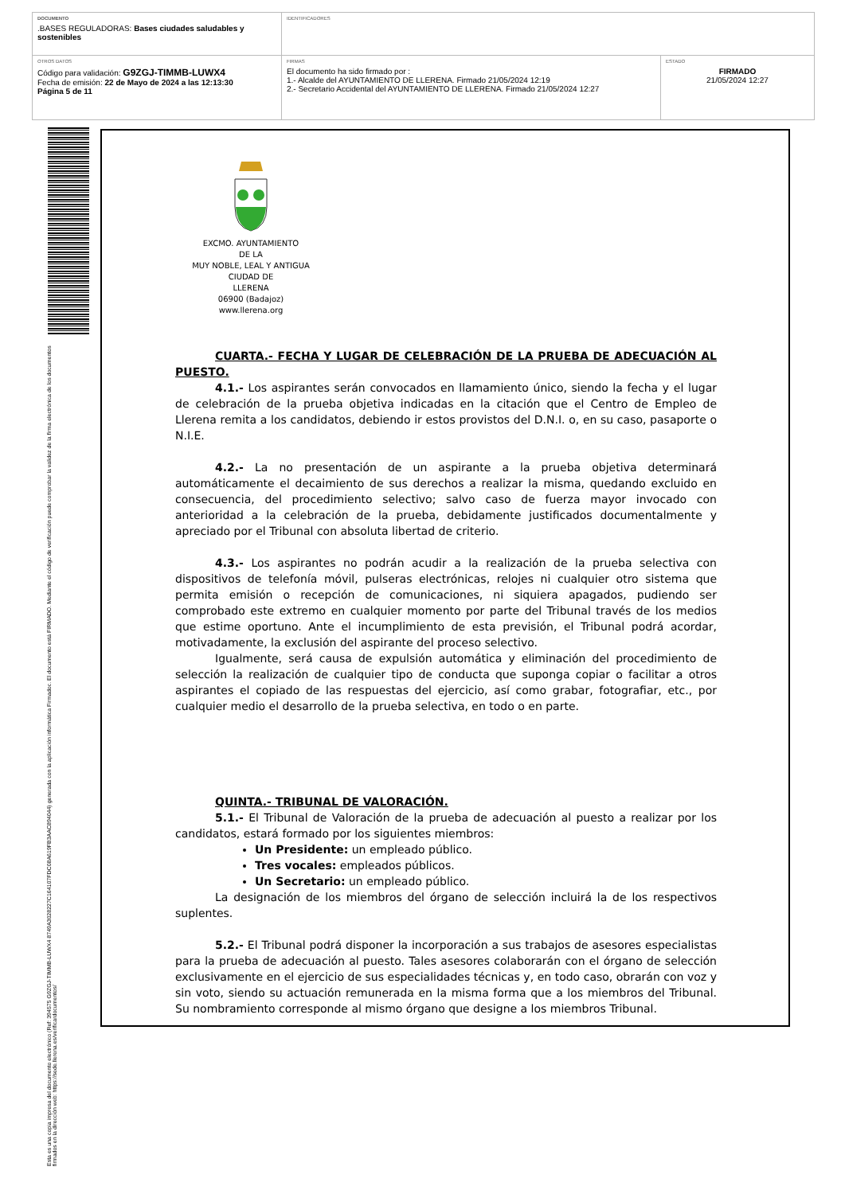| DOCUMENTO .BASES REGULADORAS: Bases ciudades saludables y sostenibles | IDENTIFICADORES | |
| OTROS DATOS Código para validación: G9ZGJ-TIMMB-LUWX4 Fecha de emisión: 22 de Mayo de 2024 a las 12:13:30 Página 5 de 11 | FIRMAS El documento ha sido firmado por : 1.- Alcalde del AYUNTAMIENTO DE LLERENA. Firmado 21/05/2024 12:19 2.- Secretario Accidental del AYUNTAMIENTO DE LLERENA. Firmado 21/05/2024 12:27 | ESTADO FIRMADO 21/05/2024 12:27 |
Esta es una copia impresa del documento electrónico (Ref: 394575 G9ZGJ-TIMMB-LUWX4 8749A302822​7C164107FDC08A619FB3AAC894044) generada con la aplicación informática Firmadoc. El documento está FIRMADO. Mediante el código de verificación puede comprobar la validez de la firma electrónica de los documentos firmados en la dirección web: https://sede.llerena.es/verificardocumentos/
EXCMO. AYUNTAMIENTO
DE LA
MUY NOBLE, LEAL Y ANTIGUA
CIUDAD DE
LLERENA
06900 (Badajoz)
www.llerena.org
CUARTA.- FECHA Y LUGAR DE CELEBRACIÓN DE LA PRUEBA DE ADECUACIÓN AL PUESTO.
4.1.- Los aspirantes serán convocados en llamamiento único, siendo la fecha y el lugar de celebración de la prueba objetiva indicadas en la citación que el Centro de Empleo de Llerena remita a los candidatos, debiendo ir estos provistos del D.N.I. o, en su caso, pasaporte o N.I.E.
4.2.- La no presentación de un aspirante a la prueba objetiva determinará automáticamente el decaimiento de sus derechos a realizar la misma, quedando excluido en consecuencia, del procedimiento selectivo; salvo caso de fuerza mayor invocado con anterioridad a la celebración de la prueba, debidamente justificados documentalmente y apreciado por el Tribunal con absoluta libertad de criterio.
4.3.- Los aspirantes no podrán acudir a la realización de la prueba selectiva con dispositivos de telefonía móvil, pulseras electrónicas, relojes ni cualquier otro sistema que permita emisión o recepción de comunicaciones, ni siquiera apagados, pudiendo ser comprobado este extremo en cualquier momento por parte del Tribunal través de los medios que estime oportuno. Ante el incumplimiento de esta previsión, el Tribunal podrá acordar, motivadamente, la exclusión del aspirante del proceso selectivo.
Igualmente, será causa de expulsión automática y eliminación del procedimiento de selección la realización de cualquier tipo de conducta que suponga copiar o facilitar a otros aspirantes el copiado de las respuestas del ejercicio, así como grabar, fotografiar, etc., por cualquier medio el desarrollo de la prueba selectiva, en todo o en parte.
QUINTA.- TRIBUNAL DE VALORACIÓN.
5.1.- El Tribunal de Valoración de la prueba de adecuación al puesto a realizar por los candidatos, estará formado por los siguientes miembros:
Un Presidente: un empleado público.
Tres vocales: empleados públicos.
Un Secretario: un empleado público.
La designación de los miembros del órgano de selección incluirá la de los respectivos suplentes.
5.2.- El Tribunal podrá disponer la incorporación a sus trabajos de asesores especialistas para la prueba de adecuación al puesto. Tales asesores colaborarán con el órgano de selección exclusivamente en el ejercicio de sus especialidades técnicas y, en todo caso, obrarán con voz y sin voto, siendo su actuación remunerada en la misma forma que a los miembros del Tribunal. Su nombramiento corresponde al mismo órgano que designe a los miembros Tribunal.